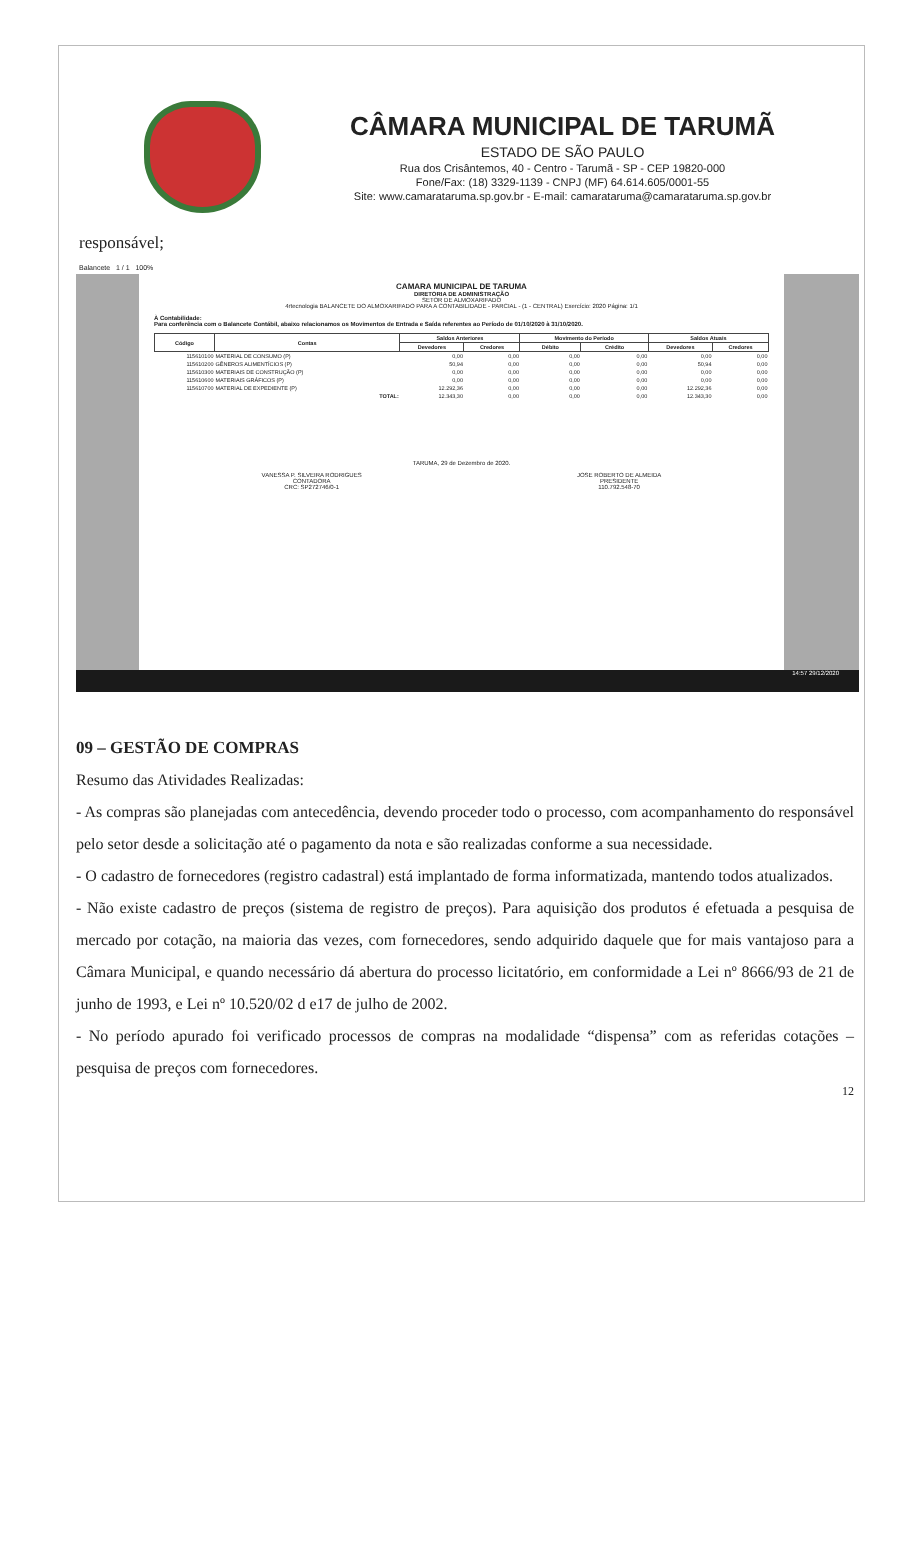CÂMARA MUNICIPAL DE TARUMÃ
ESTADO DE SÃO PAULO
Rua dos Crisântemos, 40 - Centro - Tarumã - SP - CEP 19820-000
Fone/Fax: (18) 3329-1139 - CNPJ (MF) 64.614.605/0001-55
Site: www.camaratarumа.sp.gov.br - E-mail: camaratarumа@camaratarumа.sp.gov.br
responsável;
Balancete 1 / 1 100%
CAMARA MUNICIPAL DE TARUMA
DIRETORIA DE ADMINISTRAÇÃO
SETOR DE ALMOXARIFADO
4rtecnologia BALANCETE DO ALMOXARIFADO PARA A CONTABILIDADE - PARCIAL - (1 - CENTRAL) Exercício: 2020 Página: 1/1
À Contabilidade:
Para conferência com o Balancete Contábil, abaixo relacionamos os Movimentos de Entrada e Saída referentes ao Período de 01/10/2020 à 31/10/2020.
| Código | Contas | Saldos Anteriores | | Movimento do Período | | Saldos Atuais | |
| --- | --- | --- | --- | --- | --- | --- | --- |
| | | Devedores | Credores | Débito | Crédito | Devedores | Credores |
| 115610100 | MATERIAL DE CONSUMO (P) | 0,00 | 0,00 | 0,00 | 0,00 | 0,00 | 0,00 |
| 115610200 | GÊNEROS ALIMENTÍCIOS (P) | 50,94 | 0,00 | 0,00 | 0,00 | 50,94 | 0,00 |
| 115610300 | MATERIAIS DE CONSTRUÇÃO (P) | 0,00 | 0,00 | 0,00 | 0,00 | 0,00 | 0,00 |
| 115610600 | MATERIAIS GRÁFICOS (P) | 0,00 | 0,00 | 0,00 | 0,00 | 0,00 | 0,00 |
| 115610700 | MATERIAL DE EXPEDIENTE (P) | 12.292,36 | 0,00 | 0,00 | 0,00 | 12.292,36 | 0,00 |
| TOTAL: | | 12.343,30 | 0,00 | 0,00 | 0,00 | 12.343,30 | 0,00 |
TARUMA, 29 de Dezembro de 2020.
VANESSA P. SILVEIRA RODRIGUES
CONTADORA
CRC: SP272746/0-1
JOSE ROBERTO DE ALMEIDA
PRESIDENTE
110.792.548-70
14:57 29/12/2020
09 – GESTÃO DE COMPRAS
Resumo das Atividades Realizadas:
- As compras são planejadas com antecedência, devendo proceder todo o processo, com acompanhamento do responsável pelo setor desde a solicitação até o pagamento da nota e são realizadas conforme a sua necessidade.
- O cadastro de fornecedores (registro cadastral) está implantado de forma informatizada, mantendo todos atualizados.
- Não existe cadastro de preços (sistema de registro de preços). Para aquisição dos produtos é efetuada a pesquisa de mercado por cotação, na maioria das vezes, com fornecedores, sendo adquirido daquele que for mais vantajoso para a Câmara Municipal, e quando necessário dá abertura do processo licitatório, em conformidade a Lei nº 8666/93 de 21 de junho de 1993, e Lei nº 10.520/02 d e17 de julho de 2002.
- No período apurado foi verificado processos de compras na modalidade “dispensa” com as referidas cotações – pesquisa de preços com fornecedores.
12